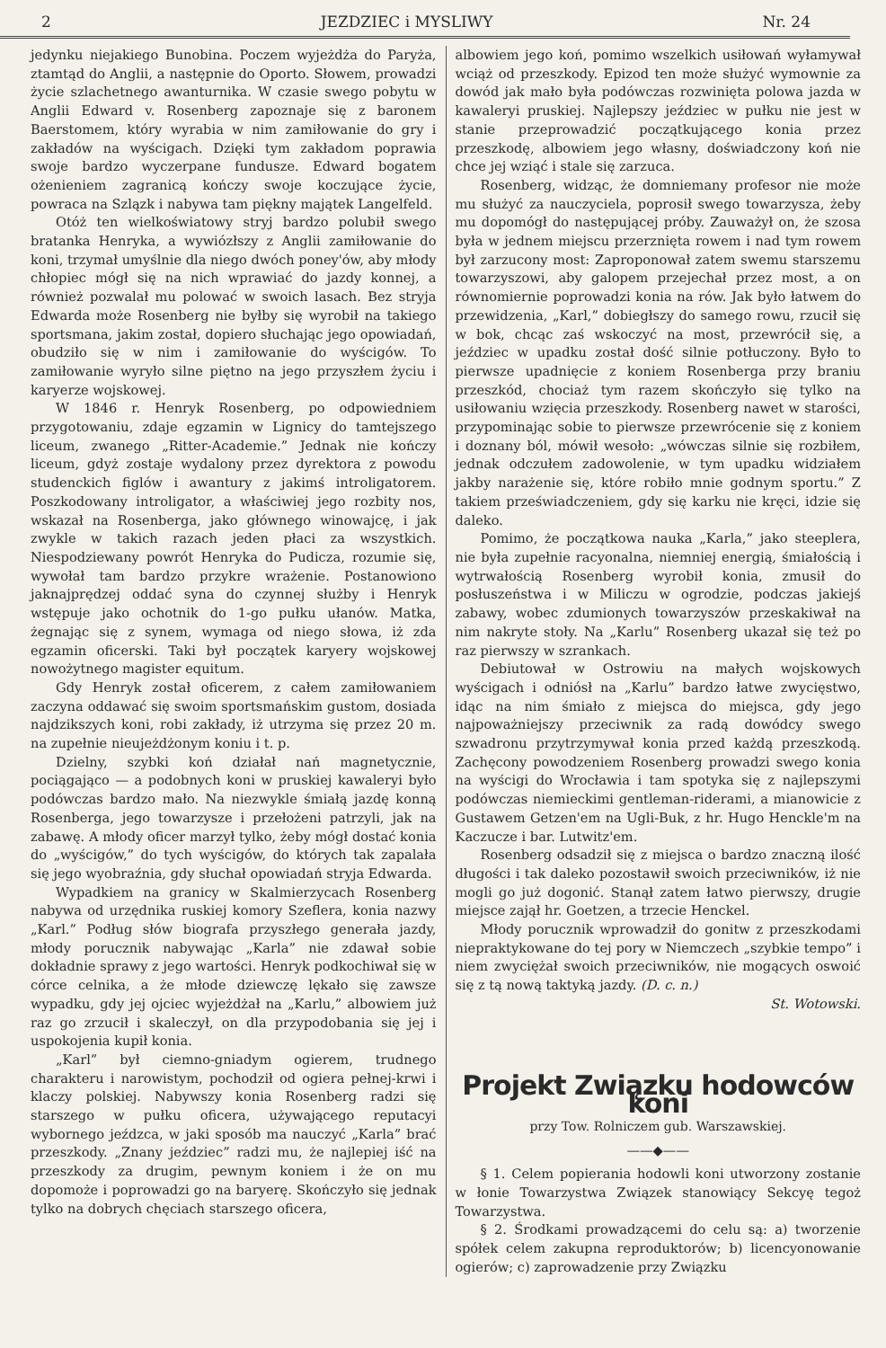2 JEZDZIEC i MYSLIWY Nr. 24
jedynku niejakiego Bunobina. Poczem wyjeżdża do Paryża, ztamtąd do Anglii, a następnie do Oporto. Słowem, prowadzi życie szlachetnego awanturnika. W czasie swego pobytu w Anglii Edward v. Rosenberg zapoznaje się z baronem Baerstomem, który wyrabia w nim zamiłowanie do gry i zakładów na wyścigach. Dzięki tym zakładom poprawia swoje bardzo wyczerpane fundusze. Edward bogatem ożenieniem zagranicą kończy swoje koczujące życie, powraca na Szlązk i nabywa tam piękny majątek Langelfeld.
Otóż ten wielkoświatowy stryj bardzo polubił swego bratanka Henryka, a wywiózłszy z Anglii zamiłowanie do koni, trzymał umyślnie dla niego dwóch poney'ów, aby młody chłopiec mógł się na nich wprawiać do jazdy konnej, a również pozwalał mu polować w swoich lasach. Bez stryja Edwarda może Rosenberg nie byłby się wyrobił na takiego sportsmana, jakim został, dopiero słuchając jego opowiadań, obudziło się w nim i zamiłowanie do wyścigów. To zamiłowanie wyryło silne piętno na jego przyszłem życiu i karyerze wojskowej.
W 1846 r. Henryk Rosenberg, po odpowiedniem przygotowaniu, zdaje egzamin w Lignicy do tamtejszego liceum, zwanego „Ritter-Academie.” Jednak nie kończy liceum, gdyż zostaje wydalony przez dyrektora z powodu studenckich figlów i awantury z jakimś introligatorem. Poszkodowany introligator, a właściwiej jego rozbity nos, wskazał na Rosenberga, jako głównego winowajcę, i jak zwykle w takich razach jeden płaci za wszystkich. Niespodziewany powrót Henryka do Pudicza, rozumie się, wywołał tam bardzo przykre wrażenie. Postanowiono jaknajprędzej oddać syna do czynnej służby i Henryk wstępuje jako ochotnik do 1-go pułku ułanów. Matka, żegnając się z synem, wymaga od niego słowa, iż zda egzamin oficerski. Taki był początek karyery wojskowej nowożytnego magister equitum.
Gdy Henryk został oficerem, z całem zamiłowaniem zaczyna oddawać się swoim sportsmańskim gustom, dosiada najdzikszych koni, robi zakłady, iż utrzyma się przez 20 m. na zupełnie nieujeżdżonym koniu i t. p.
Dzielny, szybki koń działał nań magnetycznie, pociągająco — a podobnych koni w pruskiej kawaleryi było podówczas bardzo mało. Na niezwykle śmiałą jazdę konną Rosenberga, jego towarzysze i przełożeni patrzyli, jak na zabawę. A młody oficer marzył tylko, żeby mógł dostać konia do „wyścigów,” do tych wyścigów, do których tak zapalała się jego wyobraźnia, gdy słuchał opowiadań stryja Edwarda.
Wypadkiem na granicy w Skalmierzycach Rosenberg nabywa od urzędnika ruskiej komory Szeflera, konia nazwy „Karl.” Podług słów biografa przyszłego generała jazdy, młody porucznik nabywając „Karla” nie zdawał sobie dokładnie sprawy z jego wartości. Henryk podkochiwał się w córce celnika, a że młode dziewczę lękało się zawsze wypadku, gdy jej ojciec wyjeżdżał na „Karlu,” albowiem już raz go zrzucił i skaleczył, on dla przypodobania się jej i uspokojenia kupił konia.
„Karl” był ciemno-gniadym ogierem, trudnego charakteru i narowistym, pochodził od ogiera pełnej-krwi i klaczy polskiej. Nabywszy konia Rosenberg radzi się starszego w pułku oficera, używającego reputacyi wybornego jeźdzca, w jaki sposób ma nauczyć „Karla” brać przeszkody. „Znany jeździec” radzi mu, że najlepiej iść na przeszkody za drugim, pewnym koniem i że on mu dopomoże i poprowadzi go na baryerę. Skończyło się jednak tylko na dobrych chęciach starszego oficera,
albowiem jego koń, pomimo wszelkich usiłowań wyłamywał wciąż od przeszkody. Epizod ten może służyć wymownie za dowód jak mało była podówczas rozwinięta polowa jazda w kawaleryi pruskiej. Najlepszy jeździec w pułku nie jest w stanie przeprowadzić początkującego konia przez przeszkodę, albowiem jego własny, doświadczony koń nie chce jej wziąć i stale się zarzuca.
Rosenberg, widząc, że domniemany profesor nie może mu służyć za nauczyciela, poprosił swego towarzysza, żeby mu dopomógł do następującej próby. Zauważył on, że szosa była w jednem miejscu przerznięta rowem i nad tym rowem był zarzucony most: Zaproponował zatem swemu starszemu towarzyszowi, aby galopem przejechał przez most, a on równomiernie poprowadzi konia na rów. Jak było łatwem do przewidzenia, „Karl,” dobiegłszy do samego rowu, rzucił się w bok, chcąc zaś wskoczyć na most, przewrócił się, a jeździec w upadku został dość silnie potłuczony. Było to pierwsze upadnięcie z koniem Rosenberga przy braniu przeszkód, chociaż tym razem skończyło się tylko na usiłowaniu wzięcia przeszkody. Rosenberg nawet w starości, przypominając sobie to pierwsze przewrócenie się z koniem i doznany ból, mówił wesoło: „wówczas silnie się rozbiłem, jednak odczułem zadowolenie, w tym upadku widziałem jakby narażenie się, które robiło mnie godnym sportu.” Z takiem przeświadczeniem, gdy się karku nie kręci, idzie się daleko.
Pomimo, że początkowa nauka „Karla,” jako steeplera, nie była zupełnie racyonalna, niemniej energią, śmiałością i wytrwałością Rosenberg wyrobił konia, zmusił do posłuszeństwa i w Miliczu w ogrodzie, podczas jakiejś zabawy, wobec zdumionych towarzyszów przeskakiwał na nim nakryte stoły. Na „Karlu” Rosenberg ukazał się też po raz pierwszy w szrankach.
Debiutował w Ostrowiu na małych wojskowych wyścigach i odniósł na „Karlu” bardzo łatwe zwycięstwo, idąc na nim śmiało z miejsca do miejsca, gdy jego najpoważniejszy przeciwnik za radą dowódcy swego szwadronu przytrzymywał konia przed każdą przeszkodą. Zachęcony powodzeniem Rosenberg prowadzi swego konia na wyścigi do Wrocławia i tam spotyka się z najlepszymi podówczas niemieckimi gentleman-riderami, a mianowicie z Gustawem Getzen'em na Ugli-Buk, z hr. Hugo Henckle'm na Kaczucze i bar. Lutwitz'em.
Rosenberg odsadził się z miejsca o bardzo znaczną ilość długości i tak daleko pozostawił swoich przeciwników, iż nie mogli go już dogonić. Stanął zatem łatwo pierwszy, drugie miejsce zajął hr. Goetzen, a trzecie Henckel.
Młody porucznik wprowadził do gonitw z przeszkodami niepraktykowane do tej pory w Niemczech „szybkie tempo” i niem zwyciężał swoich przeciwników, nie mogących oswoić się z tą nową taktyką jazdy. (D. c. n.)
St. Wotowski.
Projekt Związku hodowców koni
przy Tow. Rolniczem gub. Warszawskiej.
——◆——
§ 1. Celem popierania hodowli koni utworzony zostanie w łonie Towarzystwa Związek stanowiący Sekcyę tegoż Towarzystwa.
§ 2. Środkami prowadzącemi do celu są: a) tworzenie spółek celem zakupna reproduktorów; b) licencyonowanie ogierów; c) zaprowadzenie przy Związku